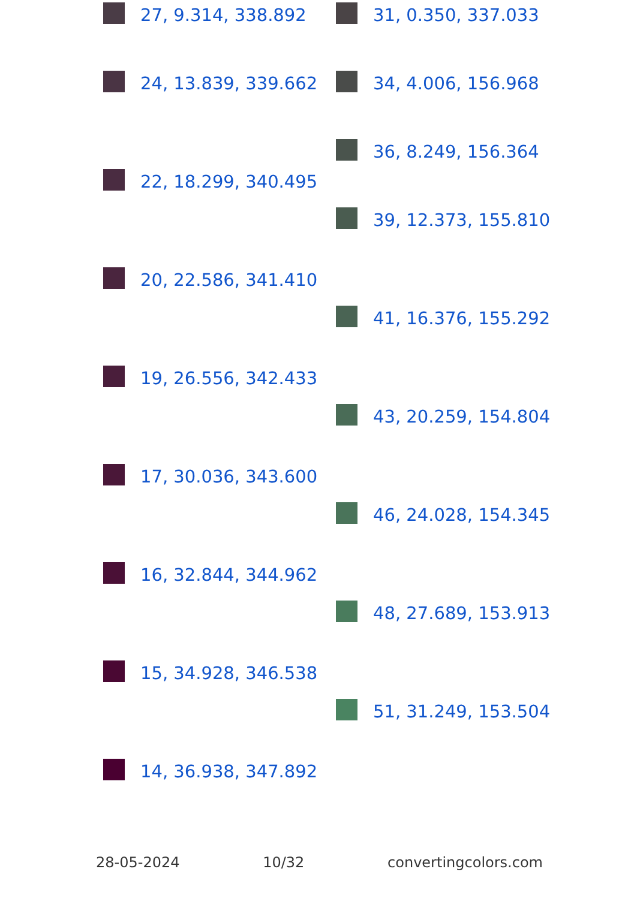27, 9.314, 338.892
24, 13.839, 339.662
22, 18.299, 340.495
20, 22.586, 341.410
19, 26.556, 342.433
17, 30.036, 343.600
16, 32.844, 344.962
15, 34.928, 346.538
14, 36.938, 347.892
31, 0.350, 337.033
34, 4.006, 156.968
36, 8.249, 156.364
39, 12.373, 155.810
41, 16.376, 155.292
43, 20.259, 154.804
46, 24.028, 154.345
48, 27.689, 153.913
51, 31.249, 153.504
28-05-2024 10/32 convertingcolors.com